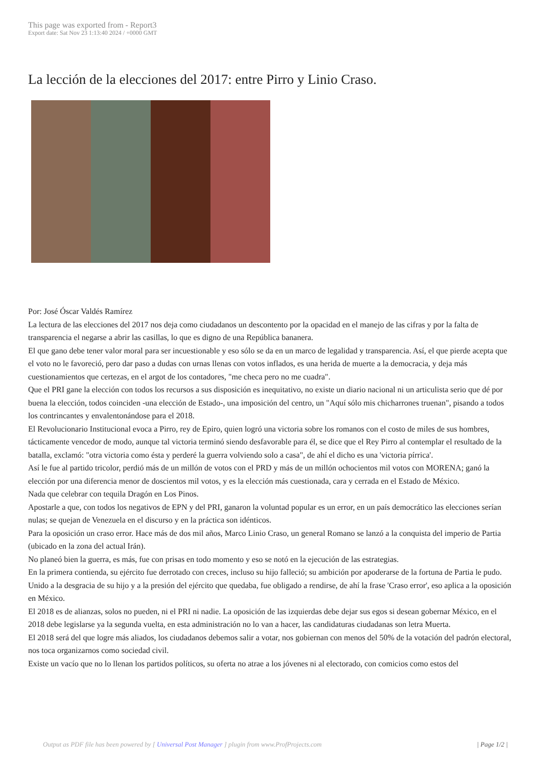This page was exported from - Report3
Export date: Sat Nov 23 1:13:40 2024 / +0000 GMT
La lección de la elecciones del 2017: entre Pirro y Linio Craso.
Por: José Óscar Valdés Ramírez
La lectura de las elecciones del 2017 nos deja como ciudadanos un descontento por la opacidad en el manejo de las cifras y por la falta de transparencia el negarse a abrir las casillas, lo que es digno de una República bananera.
El que gano debe tener valor moral para ser incuestionable y eso sólo se da en un marco de legalidad y transparencia. Así, el que pierde acepta que el voto no le favoreció, pero dar paso a dudas con urnas llenas con votos inflados, es una herida de muerte a la democracia, y deja más cuestionamientos que certezas, en el argot de los contadores, "me checa pero no me cuadra".
Que el PRI gane la elección con todos los recursos a sus disposición es inequitativo, no existe un diario nacional ni un articulista serio que dé por buena la elección, todos coinciden -una elección de Estado-, una imposición del centro, un "Aquí sólo mis chicharrones truenan", pisando a todos los contrincantes y envalentonándose para el 2018.
El Revolucionario Institucional evoca a Pirro, rey de Epiro, quien logró una victoria sobre los romanos con el costo de miles de sus hombres, tácticamente vencedor de modo, aunque tal victoria terminó siendo desfavorable para él, se dice que el Rey Pirro al contemplar el resultado de la batalla, exclamó: "otra victoria como ésta y perderé la guerra volviendo solo a casa", de ahí el dicho es una 'victoria pírrica'.
Así le fue al partido tricolor, perdió más de un millón de votos con el PRD y más de un millón ochocientos mil votos con MORENA; ganó la elección por una diferencia menor de doscientos mil votos, y es la elección más cuestionada, cara y cerrada en el Estado de México.
Nada que celebrar con tequila Dragón en Los Pinos.
Apostarle a que, con todos los negativos de EPN y del PRI, ganaron la voluntad popular es un error, en un país democrático las elecciones serían nulas; se quejan de Venezuela en el discurso y en la práctica son idénticos.
Para la oposición un craso error. Hace más de dos mil años, Marco Linio Craso, un general Romano se lanzó a la conquista del imperio de Partia (ubicado en la zona del actual Irán).
No planeó bien la guerra, es más, fue con prisas en todo momento y eso se notó en la ejecución de las estrategias.
En la primera contienda, su ejército fue derrotado con creces, incluso su hijo falleció; su ambición por apoderarse de la fortuna de Partia le pudo.
Unido a la desgracia de su hijo y a la presión del ejército que quedaba, fue obligado a rendirse, de ahí la frase 'Craso error', eso aplica a la oposición en México.
El 2018 es de alianzas, solos no pueden, ni el PRI ni nadie. La oposición de las izquierdas debe dejar sus egos si desean gobernar México, en el 2018 debe legislarse ya la segunda vuelta, en esta administración no lo van a hacer, las candidaturas ciudadanas son letra Muerta.
El 2018 será del que logre más aliados, los ciudadanos debemos salir a votar, nos gobiernan con menos del 50% de la votación del padrón electoral, nos toca organizarnos como sociedad civil.
Existe un vacío que no lo llenan los partidos políticos, su oferta no atrae a los jóvenes ni al electorado, con comicios como estos del
Output as PDF file has been powered by [ Universal Post Manager ] plugin from www.ProfProjects.com | Page 1/2 |